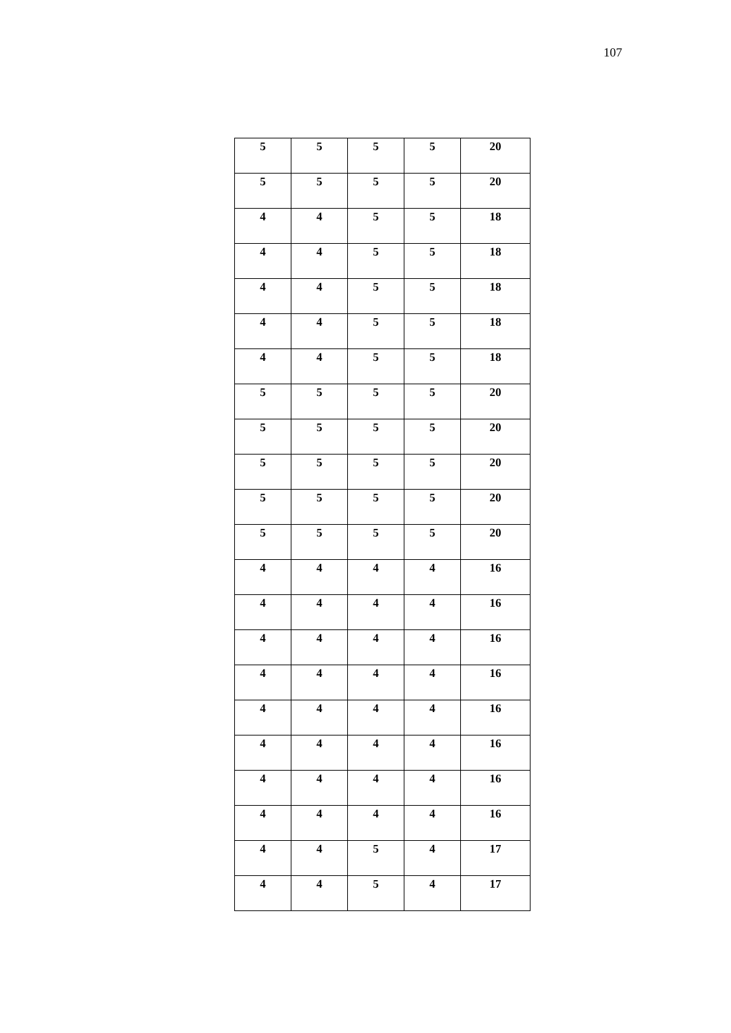107
| 5 | 5 | 5 | 5 | 20 |
| 5 | 5 | 5 | 5 | 20 |
| 4 | 4 | 5 | 5 | 18 |
| 4 | 4 | 5 | 5 | 18 |
| 4 | 4 | 5 | 5 | 18 |
| 4 | 4 | 5 | 5 | 18 |
| 4 | 4 | 5 | 5 | 18 |
| 5 | 5 | 5 | 5 | 20 |
| 5 | 5 | 5 | 5 | 20 |
| 5 | 5 | 5 | 5 | 20 |
| 5 | 5 | 5 | 5 | 20 |
| 5 | 5 | 5 | 5 | 20 |
| 4 | 4 | 4 | 4 | 16 |
| 4 | 4 | 4 | 4 | 16 |
| 4 | 4 | 4 | 4 | 16 |
| 4 | 4 | 4 | 4 | 16 |
| 4 | 4 | 4 | 4 | 16 |
| 4 | 4 | 4 | 4 | 16 |
| 4 | 4 | 4 | 4 | 16 |
| 4 | 4 | 4 | 4 | 16 |
| 4 | 4 | 5 | 4 | 17 |
| 4 | 4 | 5 | 4 | 17 |